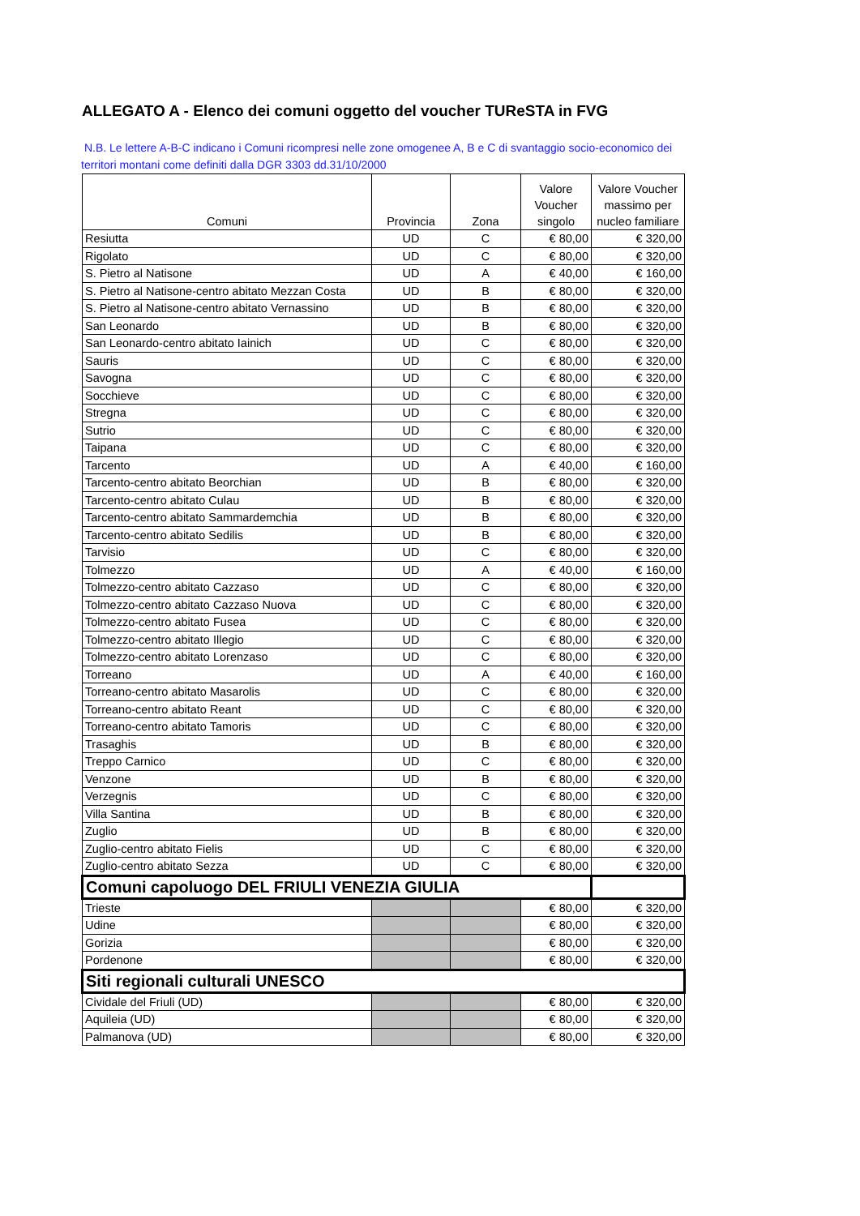ALLEGATO A - Elenco dei comuni oggetto del voucher TUReSTA in FVG
N.B. Le lettere A-B-C indicano i Comuni ricompresi nelle zone omogenee A, B e C di svantaggio socio-economico dei territori montani come definiti dalla DGR 3303 dd.31/10/2000
| Comuni | Provincia | Zona | Valore Voucher singolo | Valore Voucher massimo per nucleo familiare |
| --- | --- | --- | --- | --- |
| Resiutta | UD | C | € 80,00 | € 320,00 |
| Rigolato | UD | C | € 80,00 | € 320,00 |
| S. Pietro al Natisone | UD | A | € 40,00 | € 160,00 |
| S. Pietro al Natisone-centro abitato Mezzan Costa | UD | B | € 80,00 | € 320,00 |
| S. Pietro al Natisone-centro abitato Vernassino | UD | B | € 80,00 | € 320,00 |
| San Leonardo | UD | B | € 80,00 | € 320,00 |
| San Leonardo-centro abitato Iainich | UD | C | € 80,00 | € 320,00 |
| Sauris | UD | C | € 80,00 | € 320,00 |
| Savogna | UD | C | € 80,00 | € 320,00 |
| Socchieve | UD | C | € 80,00 | € 320,00 |
| Stregna | UD | C | € 80,00 | € 320,00 |
| Sutrio | UD | C | € 80,00 | € 320,00 |
| Taipana | UD | C | € 80,00 | € 320,00 |
| Tarcento | UD | A | € 40,00 | € 160,00 |
| Tarcento-centro abitato Beorchian | UD | B | € 80,00 | € 320,00 |
| Tarcento-centro abitato Culau | UD | B | € 80,00 | € 320,00 |
| Tarcento-centro abitato Sammardemchia | UD | B | € 80,00 | € 320,00 |
| Tarcento-centro abitato Sedilis | UD | B | € 80,00 | € 320,00 |
| Tarvisio | UD | C | € 80,00 | € 320,00 |
| Tolmezzo | UD | A | € 40,00 | € 160,00 |
| Tolmezzo-centro abitato Cazzaso | UD | C | € 80,00 | € 320,00 |
| Tolmezzo-centro abitato Cazzaso Nuova | UD | C | € 80,00 | € 320,00 |
| Tolmezzo-centro abitato Fusea | UD | C | € 80,00 | € 320,00 |
| Tolmezzo-centro abitato Illegio | UD | C | € 80,00 | € 320,00 |
| Tolmezzo-centro abitato Lorenzaso | UD | C | € 80,00 | € 320,00 |
| Torreano | UD | A | € 40,00 | € 160,00 |
| Torreano-centro abitato Masarolis | UD | C | € 80,00 | € 320,00 |
| Torreano-centro abitato Reant | UD | C | € 80,00 | € 320,00 |
| Torreano-centro abitato Tamoris | UD | C | € 80,00 | € 320,00 |
| Trasaghis | UD | B | € 80,00 | € 320,00 |
| Treppo Carnico | UD | C | € 80,00 | € 320,00 |
| Venzone | UD | B | € 80,00 | € 320,00 |
| Verzegnis | UD | C | € 80,00 | € 320,00 |
| Villa Santina | UD | B | € 80,00 | € 320,00 |
| Zuglio | UD | B | € 80,00 | € 320,00 |
| Zuglio-centro abitato Fielis | UD | C | € 80,00 | € 320,00 |
| Zuglio-centro abitato Sezza | UD | C | € 80,00 | € 320,00 |
| Comuni capoluogo DEL FRIULI VENEZIA GIULIA | | | | |
| Trieste | | | € 80,00 | € 320,00 |
| Udine | | | € 80,00 | € 320,00 |
| Gorizia | | | € 80,00 | € 320,00 |
| Pordenone | | | € 80,00 | € 320,00 |
| Siti regionali culturali UNESCO | | | | |
| Cividale del Friuli (UD) | | | € 80,00 | € 320,00 |
| Aquileia (UD) | | | € 80,00 | € 320,00 |
| Palmanova (UD) | | | € 80,00 | € 320,00 |